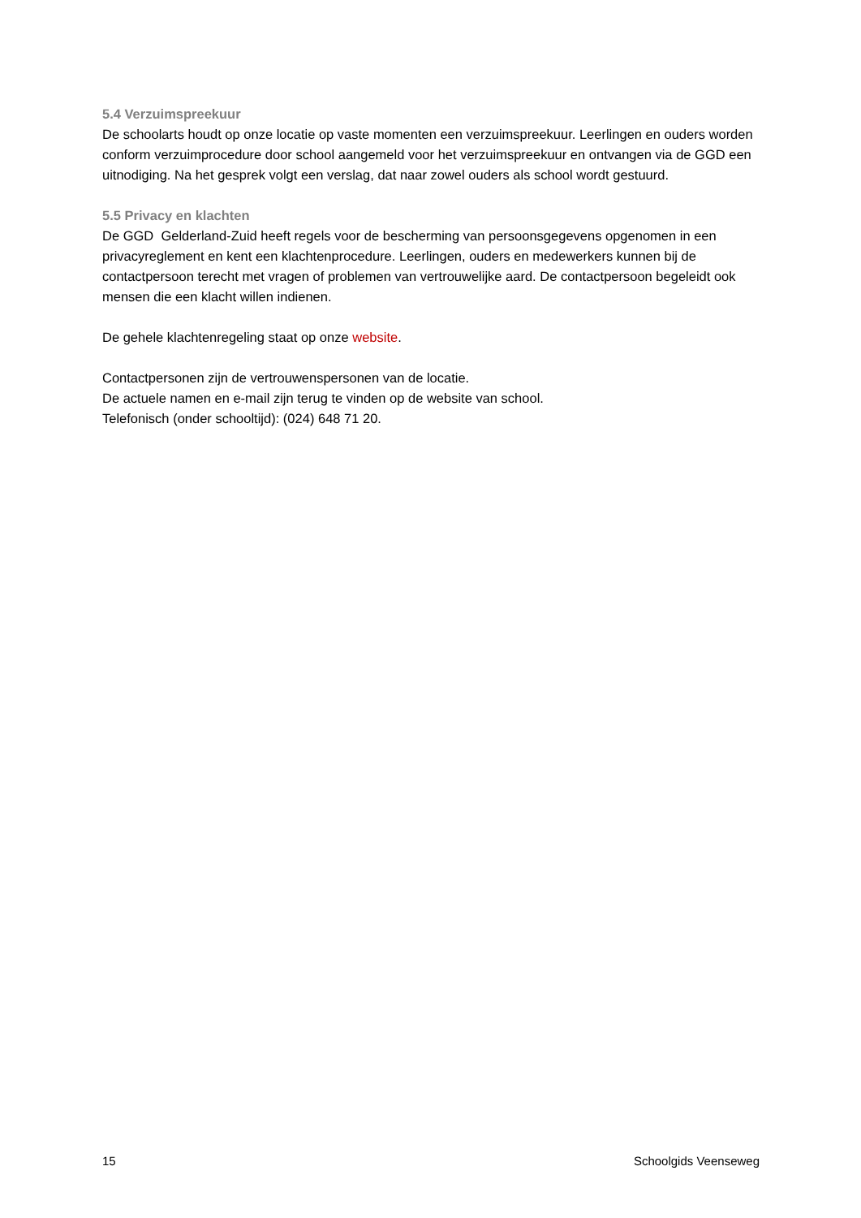5.4 Verzuimspreekuur
De schoolarts houdt op onze locatie op vaste momenten een verzuimspreekuur. Leerlingen en ouders worden conform verzuimprocedure door school aangemeld voor het verzuimspreekuur en ontvangen via de GGD een uitnodiging. Na het gesprek volgt een verslag, dat naar zowel ouders als school wordt gestuurd.
5.5 Privacy en klachten
De GGD Gelderland-Zuid heeft regels voor de bescherming van persoonsgegevens opgenomen in een privacyreglement en kent een klachtenprocedure. Leerlingen, ouders en medewerkers kunnen bij de contactpersoon terecht met vragen of problemen van vertrouwelijke aard. De contactpersoon begeleidt ook mensen die een klacht willen indienen.
De gehele klachtenregeling staat op onze website.
Contactpersonen zijn de vertrouwenspersonen van de locatie.
De actuele namen en e-mail zijn terug te vinden op de website van school.
Telefonisch (onder schooltijd): (024) 648 71 20.
15 Schoolgids Veenseweg